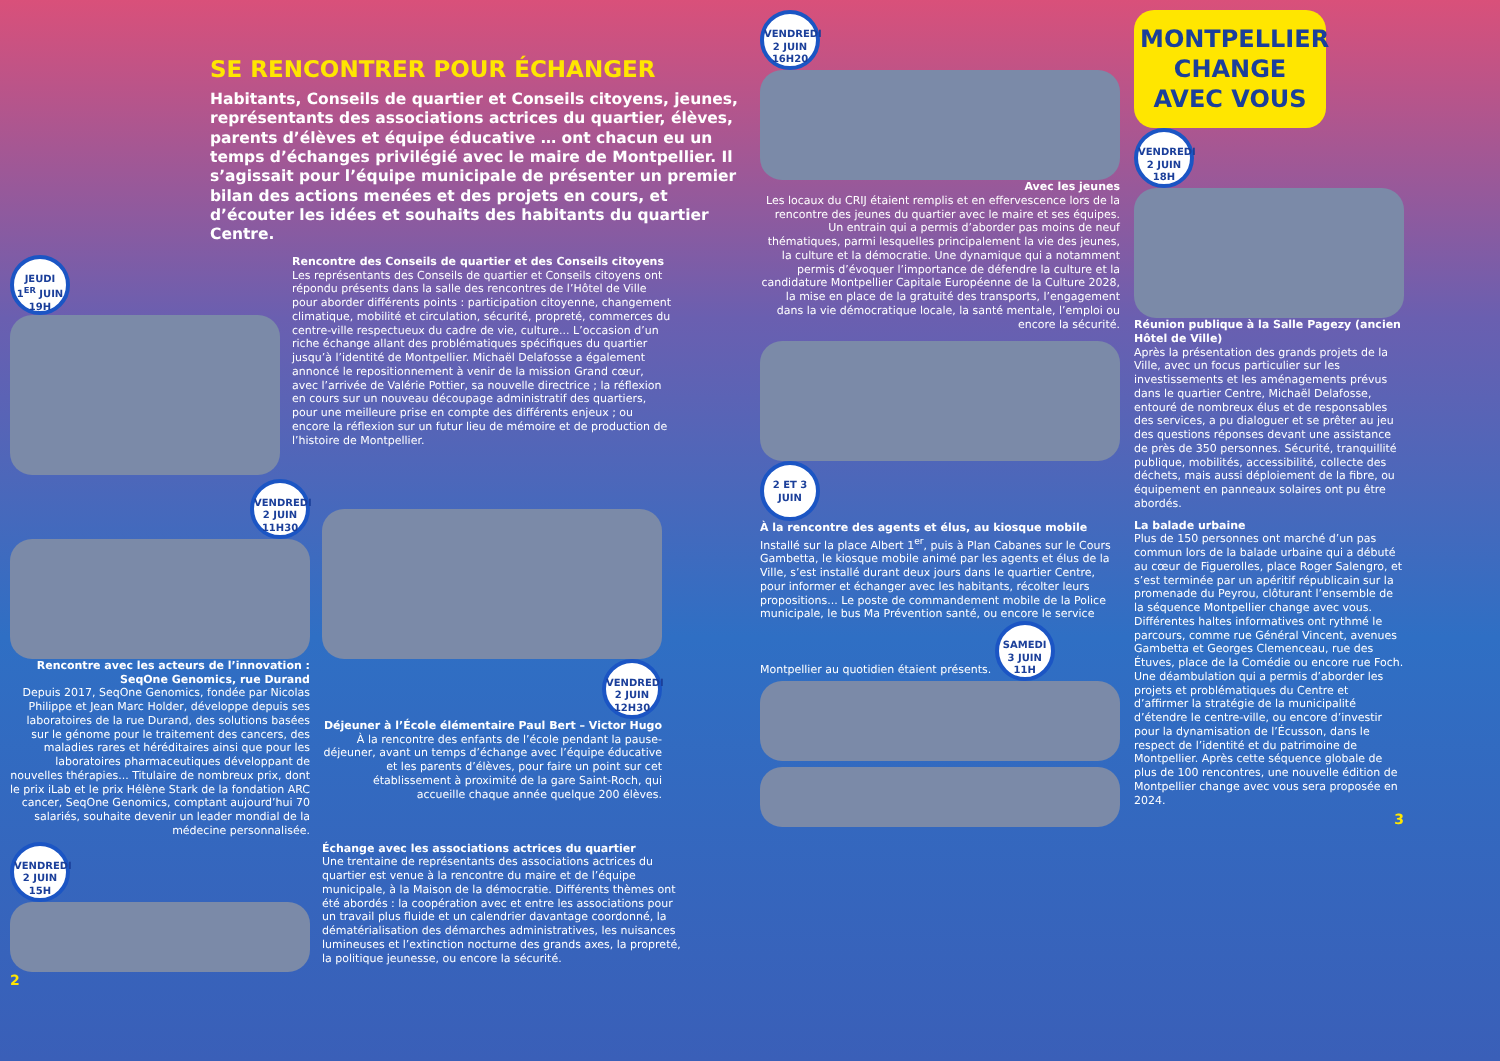SE RENCONTRER POUR ÉCHANGER
Habitants, Conseils de quartier et Conseils citoyens, jeunes, représentants des associations actrices du quartier, élèves, parents d’élèves et équipe éducative … ont chacun eu un temps d’échanges privilégié avec le maire de Montpellier. Il s’agissait pour l’équipe municipale de présenter un premier bilan des actions menées et des projets en cours, et d’écouter les idées et souhaits des habitants du quartier Centre.
JEUDI 1<sup>ER</sup> JUIN 19H
Rencontre des Conseils de quartier et des Conseils citoyens
Les représentants des Conseils de quartier et Conseils citoyens ont répondu présents dans la salle des rencontres de l’Hôtel de Ville pour aborder différents points : participation citoyenne, changement climatique, mobilité et circulation, sécurité, propreté, commerces du centre-ville respectueux du cadre de vie, culture... L’occasion d’un riche échange allant des problématiques spécifiques du quartier jusqu’à l’identité de Montpellier. Michaël Delafosse a également annoncé le repositionnement à venir de la mission Grand cœur, avec l’arrivée de Valérie Pottier, sa nouvelle directrice ; la réflexion en cours sur un nouveau découpage administratif des quartiers, pour une meilleure prise en compte des différents enjeux ; ou encore la réflexion sur un futur lieu de mémoire et de production de l’histoire de Montpellier.
VENDREDI 2 JUIN 11H30
Rencontre avec les acteurs de l’innovation : SeqOne Genomics, rue Durand
Depuis 2017, SeqOne Genomics, fondée par Nicolas Philippe et Jean Marc Holder, développe depuis ses laboratoires de la rue Durand, des solutions basées sur le génome pour le traitement des cancers, des maladies rares et héréditaires ainsi que pour les laboratoires pharmaceutiques développant de nouvelles thérapies... Titulaire de nombreux prix, dont le prix iLab et le prix Hélène Stark de la fondation ARC cancer, SeqOne Genomics, comptant aujourd’hui 70 salariés, souhaite devenir un leader mondial de la médecine personnalisée.
VENDREDI 2 JUIN 12H30
Déjeuner à l’École élémentaire Paul Bert – Victor Hugo
À la rencontre des enfants de l’école pendant la pause-déjeuner, avant un temps d’échange avec l’équipe éducative et les parents d’élèves, pour faire un point sur cet établissement à proximité de la gare Saint-Roch, qui accueille chaque année quelque 200 élèves.
VENDREDI 2 JUIN 15H
Échange avec les associations actrices du quartier
Une trentaine de représentants des associations actrices du quartier est venue à la rencontre du maire et de l’équipe municipale, à la Maison de la démocratie. Différents thèmes ont été abordés : la coopération avec et entre les associations pour un travail plus fluide et un calendrier davantage coordonné, la dématérialisation des démarches administratives, les nuisances lumineuses et l’extinction nocturne des grands axes, la propreté, la politique jeunesse, ou encore la sécurité.
2
VENDREDI 2 JUIN 16H20
Avec les jeunes
Les locaux du CRIJ étaient remplis et en effervescence lors de la rencontre des jeunes du quartier avec le maire et ses équipes. Un entrain qui a permis d’aborder pas moins de neuf thématiques, parmi lesquelles principalement la vie des jeunes, la culture et la démocratie. Une dynamique qui a notamment permis d’évoquer l’importance de défendre la culture et la candidature Montpellier Capitale Européenne de la Culture 2028, la mise en place de la gratuité des transports, l’engagement dans la vie démocratique locale, la santé mentale, l’emploi ou encore la sécurité.
2 ET 3 JUIN
À la rencontre des agents et élus, au kiosque mobile
Installé sur la place Albert 1<sup>er</sup>, puis à Plan Cabanes sur le Cours Gambetta, le kiosque mobile animé par les agents et élus de la Ville, s’est installé durant deux jours dans le quartier Centre, pour informer et échanger avec les habitants, récolter leurs propositions... Le poste de commandement mobile de la Police municipale, le bus Ma Prévention santé, ou encore le service Montpellier au quotidien étaient présents. SAMEDI 3 JUIN 11H
MONTPELLIER CHANGE AVEC VOUS
VENDREDI 2 JUIN 18H
Réunion publique à la Salle Pagezy (ancien Hôtel de Ville)
Après la présentation des grands projets de la Ville, avec un focus particulier sur les investissements et les aménagements prévus dans le quartier Centre, Michaël Delafosse, entouré de nombreux élus et de responsables des services, a pu dialoguer et se prêter au jeu des questions réponses devant une assistance de près de 350 personnes. Sécurité, tranquillité publique, mobilités, accessibilité, collecte des déchets, mais aussi déploiement de la fibre, ou équipement en panneaux solaires ont pu être abordés.
La balade urbaine
Plus de 150 personnes ont marché d’un pas commun lors de la balade urbaine qui a débuté au cœur de Figuerolles, place Roger Salengro, et s’est terminée par un apéritif républicain sur la promenade du Peyrou, clôturant l’ensemble de la séquence Montpellier change avec vous. Différentes haltes informatives ont rythmé le parcours, comme rue Général Vincent, avenues Gambetta et Georges Clemenceau, rue des Étuves, place de la Comédie ou encore rue Foch. Une déambulation qui a permis d’aborder les projets et problématiques du Centre et d’affirmer la stratégie de la municipalité d’étendre le centre-ville, ou encore d’investir pour la dynamisation de l’Écusson, dans le respect de l’identité et du patrimoine de Montpellier. Après cette séquence globale de plus de 100 rencontres, une nouvelle édition de Montpellier change avec vous sera proposée en 2024.
3